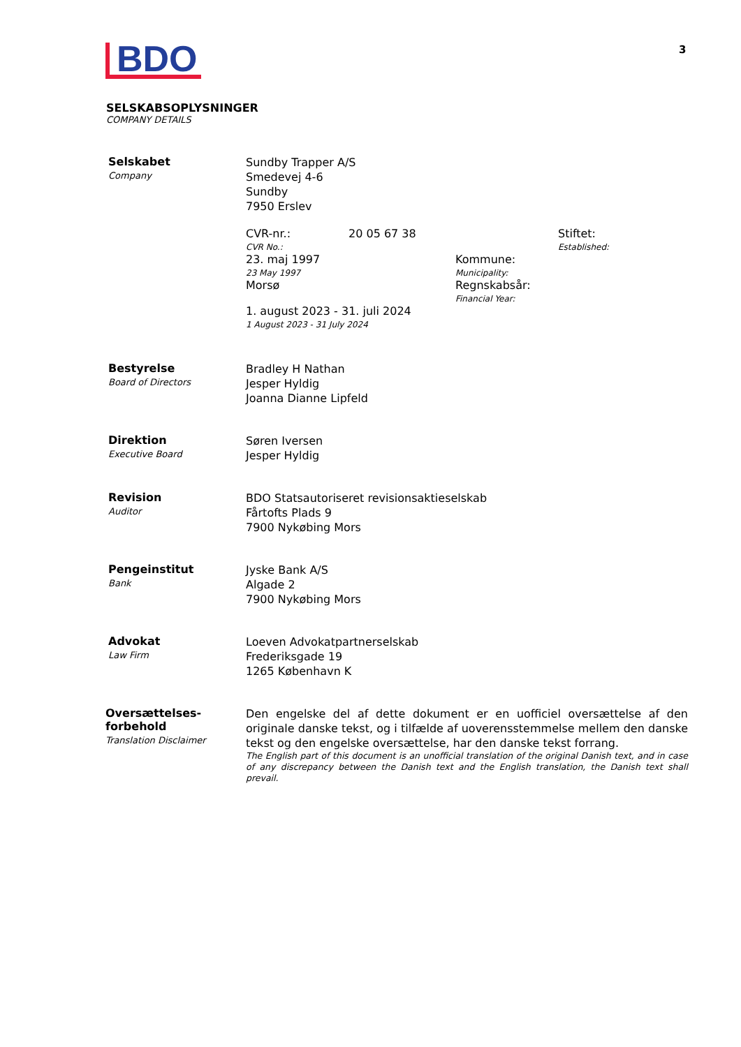BDO
3
SELSKABSOPLYSNINGER
COMPANY DETAILS
Selskabet
Company
Sundby Trapper A/S
Smedevej 4-6
Sundby
7950 Erslev
CVR-nr.:
CVR No.:
20 05 67 38
Stiftet:
Established:
23. maj 1997
23 May 1997
Kommune:
Municipality:
Morsø
Regnskabsår:
Financial Year:
1. august 2023 - 31. juli 2024
1 August 2023 - 31 July 2024
Bestyrelse
Board of Directors
Bradley H Nathan
Jesper Hyldig
Joanna Dianne Lipfeld
Direktion
Executive Board
Søren Iversen
Jesper Hyldig
Revision
Auditor
BDO Statsautoriseret revisionsaktieselskab
Fårtofts Plads 9
7900 Nykøbing Mors
Pengeinstitut
Bank
Jyske Bank A/S
Algade 2
7900 Nykøbing Mors
Advokat
Law Firm
Loeven Advokatpartnerselskab
Frederiksgade 19
1265 København K
Oversættelses-
forbehold
Translation Disclaimer
Den engelske del af dette dokument er en uofficiel oversættelse af den originale danske tekst, og i tilfælde af uoverensstemmelse mellem den danske tekst og den engelske oversættelse, har den danske tekst forrang.
The English part of this document is an unofficial translation of the original Danish text, and in case of any discrepancy between the Danish text and the English translation, the Danish text shall prevail.